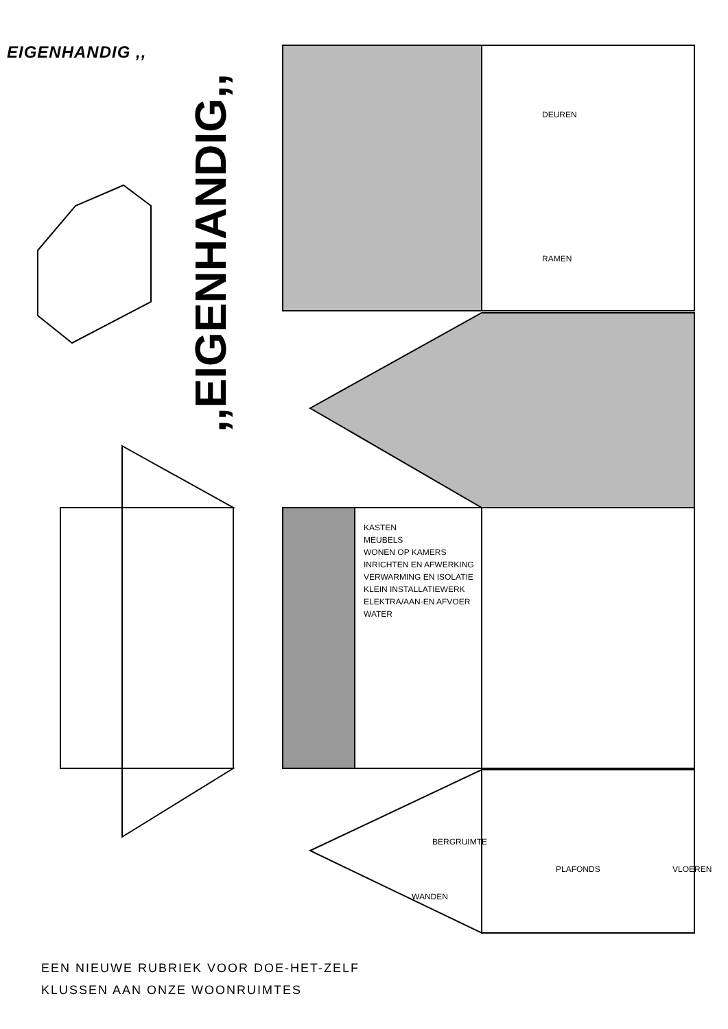EIGENHANDIG ,,
,,EIGENHANDIG,,
DEUREN
RAMEN
KASTEN
MEUBELS
WONEN OP KAMERS
INRICHTEN EN AFWERKING
VERWARMING EN ISOLATIE
KLEIN INSTALLATIEWERK
ELEKTRA/AAN-EN AFVOER WATER
BERGRUIMTE
WANDEN
PLAFONDS VLOEREN
EEN NIEUWE RUBRIEK VOOR DOE-HET-ZELF
KLUSSEN AAN ONZE WOONRUIMTES